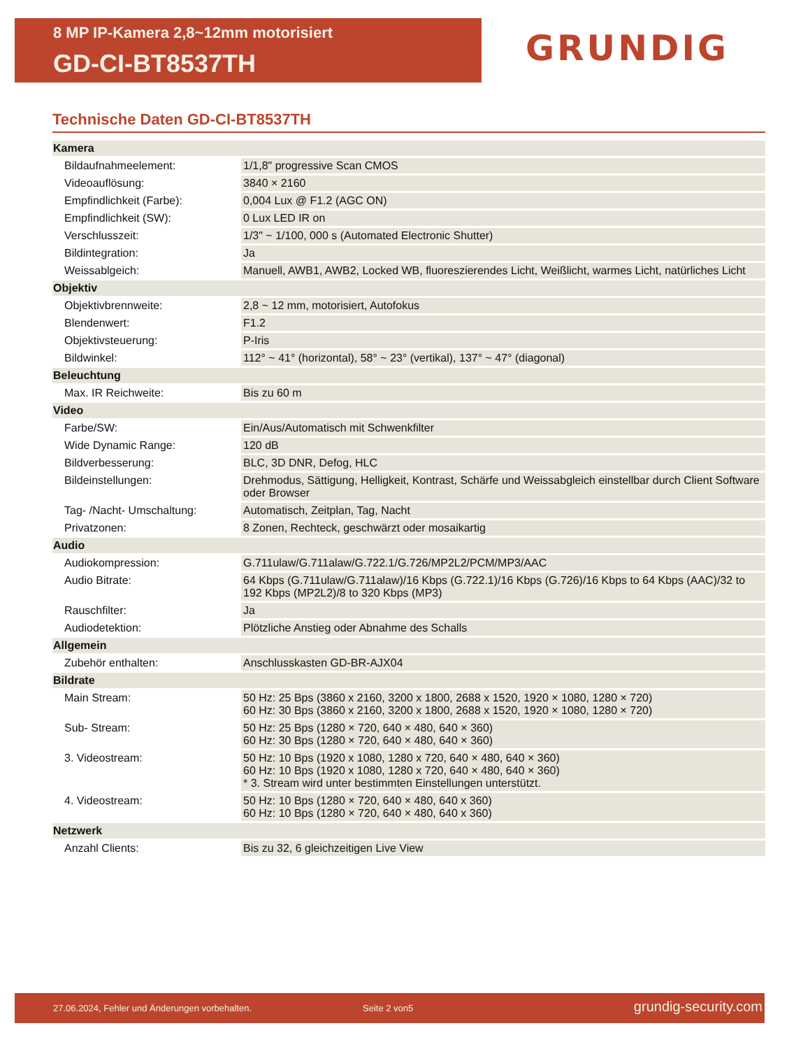8 MP IP-Kamera 2,8~12mm motorisiert
GD-CI-BT8537TH
GRUNDIG
Technische Daten GD-CI-BT8537TH
| Kamera | |
| Bildaufnahmeelement: | 1/1,8" progressive Scan CMOS |
| Videoauflösung: | 3840 × 2160 |
| Empfindlichkeit (Farbe): | 0,004 Lux @ F1.2 (AGC ON) |
| Empfindlichkeit (SW): | 0 Lux LED IR on |
| Verschlusszeit: | 1/3" ~ 1/100, 000 s (Automated Electronic Shutter) |
| Bildintegration: | Ja |
| Weissablgeich: | Manuell, AWB1, AWB2, Locked WB, fluoreszierendes Licht, Weißlicht, warmes Licht, natürliches Licht |
| Objektiv | |
| Objektivbrennweite: | 2,8 ~ 12 mm, motorisiert, Autofokus |
| Blendenwert: | F1.2 |
| Objektivsteuerung: | P-Iris |
| Bildwinkel: | 112° ~ 41° (horizontal), 58° ~ 23° (vertikal), 137° ~ 47° (diagonal) |
| Beleuchtung | |
| Max. IR Reichweite: | Bis zu 60 m |
| Video | |
| Farbe/SW: | Ein/Aus/Automatisch mit Schwenkfilter |
| Wide Dynamic Range: | 120 dB |
| Bildverbesserung: | BLC, 3D DNR, Defog, HLC |
| Bildeinstellungen: | Drehmodus, Sättigung, Helligkeit, Kontrast, Schärfe und Weissabgleich einstellbar durch Client Software oder Browser |
| Tag- /Nacht- Umschaltung: | Automatisch, Zeitplan, Tag, Nacht |
| Privatzonen: | 8 Zonen, Rechteck, geschwärzt oder mosaikartig |
| Audio | |
| Audiokompression: | G.711ulaw/G.711alaw/G.722.1/G.726/MP2L2/PCM/MP3/AAC |
| Audio Bitrate: | 64 Kbps (G.711ulaw/G.711alaw)/16 Kbps (G.722.1)/16 Kbps (G.726)/16 Kbps to 64 Kbps (AAC)/32 to 192 Kbps (MP2L2)/8 to 320 Kbps (MP3) |
| Rauschfilter: | Ja |
| Audiodetektion: | Plötzliche Anstieg oder Abnahme des Schalls |
| Allgemein | |
| Zubehör enthalten: | Anschlusskasten GD-BR-AJX04 |
| Bildrate | |
| Main Stream: | 50 Hz: 25 Bps (3860 x 2160, 3200 x 1800, 2688 x 1520, 1920 × 1080, 1280 × 720) 60 Hz: 30 Bps (3860 x 2160, 3200 x 1800, 2688 x 1520, 1920 × 1080, 1280 × 720) |
| Sub- Stream: | 50 Hz: 25 Bps (1280 × 720, 640 × 480, 640 × 360) 60 Hz: 30 Bps (1280 × 720, 640 × 480, 640 × 360) |
| 3. Videostream: | 50 Hz: 10 Bps (1920 x 1080, 1280 x 720, 640 × 480, 640 × 360) 60 Hz: 10 Bps (1920 x 1080, 1280 x 720, 640 × 480, 640 × 360) * 3. Stream wird unter bestimmten Einstellungen unterstützt. |
| 4. Videostream: | 50 Hz: 10 Bps (1280 × 720, 640 × 480, 640 x 360) 60 Hz: 10 Bps (1280 × 720, 640 × 480, 640 x 360) |
| Netzwerk | |
| Anzahl Clients: | Bis zu 32, 6 gleichzeitigen Live View |
27.06.2024, Fehler und Änderungen vorbehalten. Seite 2 von5 grundig-security.com